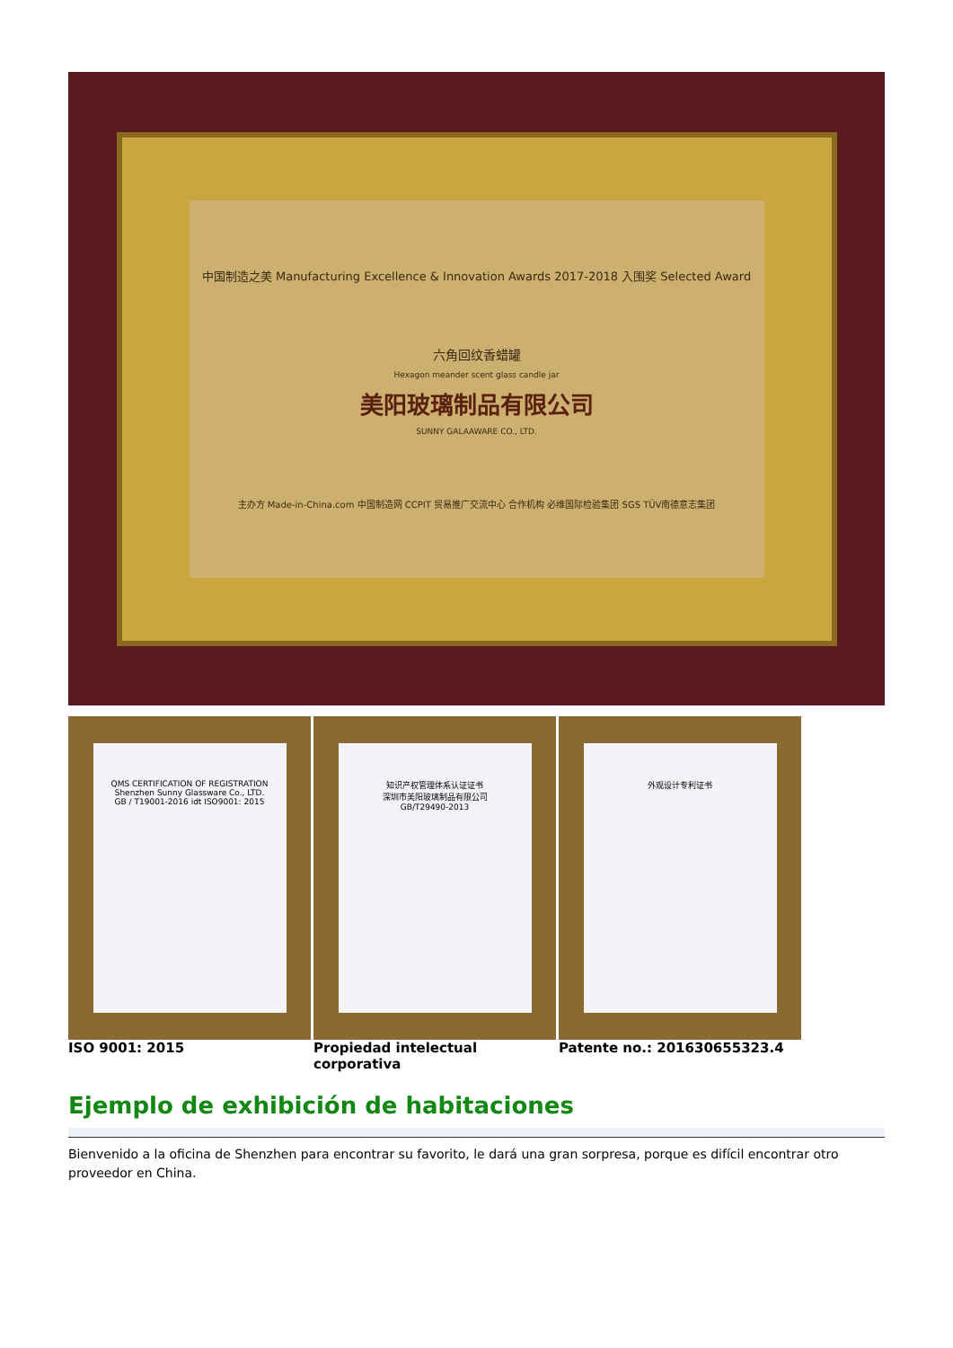中国制造之美 Manufacturing Excellence & Innovation Awards 2017-2018 入围奖 Selected Award
六角回纹香蜡罐
Hexagon meander scent glass candle jar
美阳玻璃制品有限公司
SUNNY GALAAWARE CO., LTD.
主办方 Made-in-China.com 中国制造网 CCPIT 贸易推广交流中心 合作机构 必维国际检验集团 SGS TÜV南德意志集团
QMS CERTIFICATION OF REGISTRATION
Shenzhen Sunny Glassware Co., LTD.
GB / T19001-2016 idt ISO9001: 2015
知识产权管理体系认证证书
深圳市美阳玻璃制品有限公司
GB/T29490-2013
外观设计专利证书
ISO 9001: 2015 Propiedad intelectual corporativa Patente no.: 201630655323.4
Ejemplo de exhibición de habitaciones
Bienvenido a la oficina de Shenzhen para encontrar su favorito, le dará una gran sorpresa, porque es difícil encontrar otro proveedor en China.